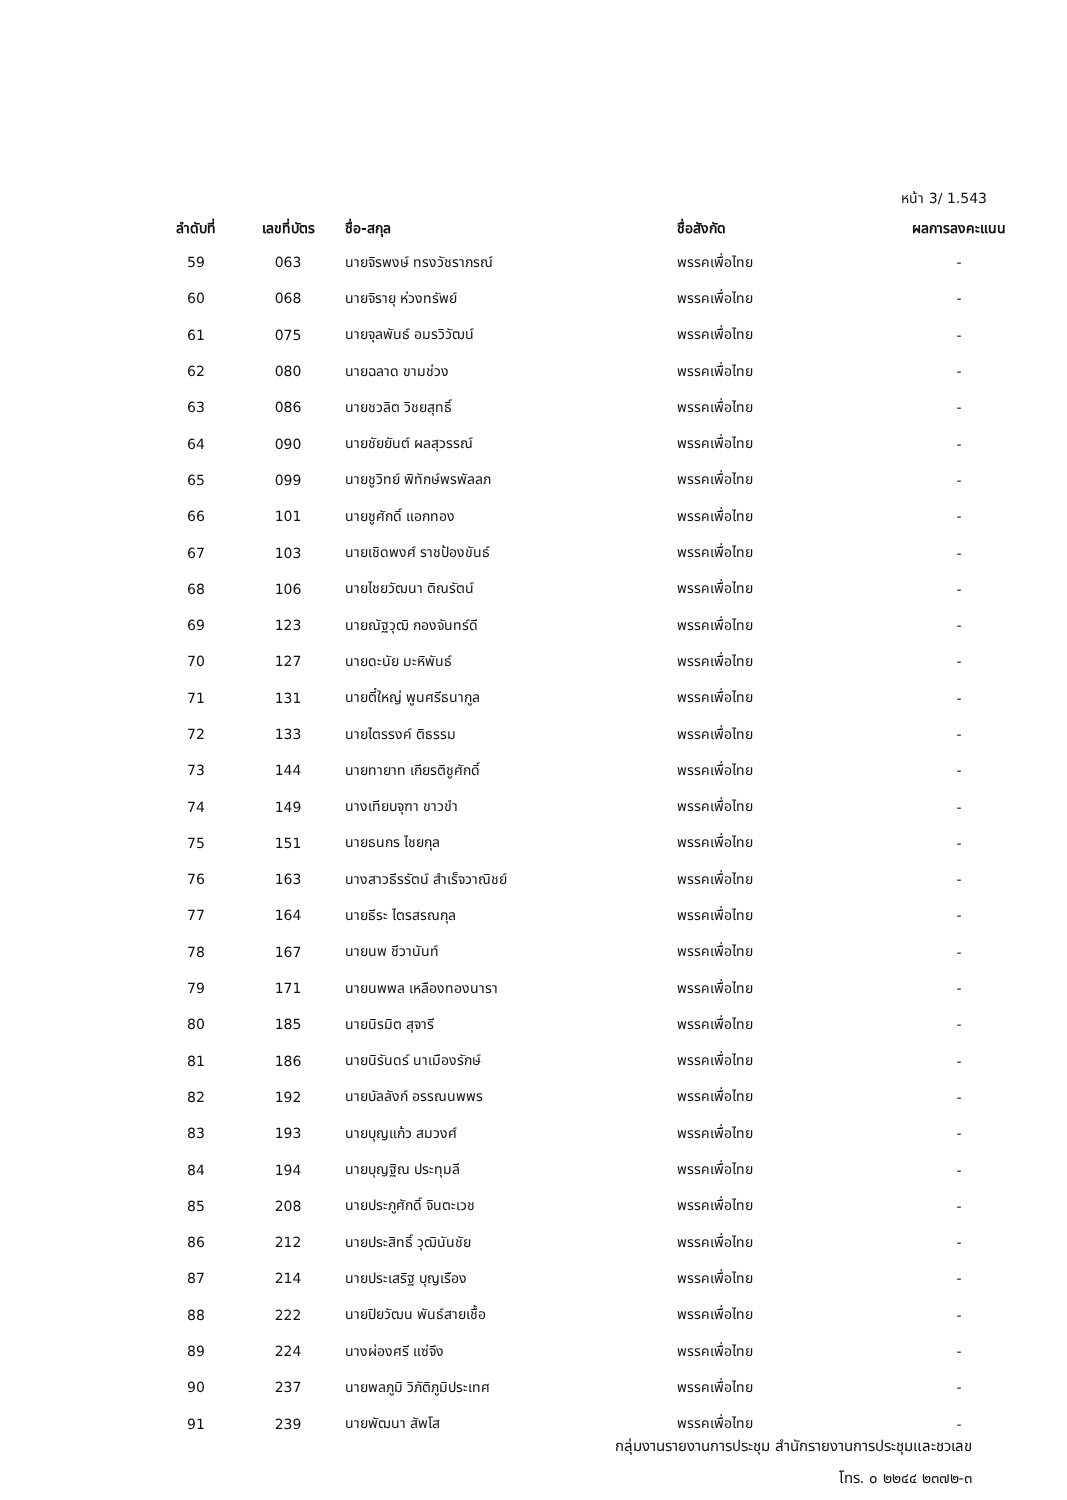หน้า 3/ 1.543
| ลำดับที่ | เลขที่บัตร | ชื่อ-สกุล | ชื่อสังกัด | ผลการลงคะแนน |
| --- | --- | --- | --- | --- |
| 59 | 063 | นายจิรพงษ์ ทรงวัชราภรณ์ | พรรคเพื่อไทย | - |
| 60 | 068 | นายจิรายุ ห่วงทรัพย์ | พรรคเพื่อไทย | - |
| 61 | 075 | นายจุลพันธ์ อมรวิวัฒน์ | พรรคเพื่อไทย | - |
| 62 | 080 | นายฉลาด ขามช่วง | พรรคเพื่อไทย | - |
| 63 | 086 | นายชวลิต วิชยสุทธิ์ | พรรคเพื่อไทย | - |
| 64 | 090 | นายชัยยันต์ ผลสุวรรณ์ | พรรคเพื่อไทย | - |
| 65 | 099 | นายชูวิทย์ พิทักษ์พรพัลลภ | พรรคเพื่อไทย | - |
| 66 | 101 | นายชูศักดิ์ แอกทอง | พรรคเพื่อไทย | - |
| 67 | 103 | นายเชิดพงศ์ ราชป้องขันธ์ | พรรคเพื่อไทย | - |
| 68 | 106 | นายไชยวัฒนา ติณรัตน์ | พรรคเพื่อไทย | - |
| 69 | 123 | นายณัฐวุฒิ กองจันทร์ดี | พรรคเพื่อไทย | - |
| 70 | 127 | นายดะนัย มะหิพันธ์ | พรรคเพื่อไทย | - |
| 71 | 131 | นายตี๋ใหญ่ พูนศรีธนากูล | พรรคเพื่อไทย | - |
| 72 | 133 | นายไตรรงค์ ติธรรม | พรรคเพื่อไทย | - |
| 73 | 144 | นายทายาท เกียรติชูศักดิ์ | พรรคเพื่อไทย | - |
| 74 | 149 | นางเทียบจุฑา ขาวขำ | พรรคเพื่อไทย | - |
| 75 | 151 | นายธนกร ไชยกุล | พรรคเพื่อไทย | - |
| 76 | 163 | นางสาวธีรรัตน์ สำเร็จวาณิชย์ | พรรคเพื่อไทย | - |
| 77 | 164 | นายธีระ ไตรสรณกุล | พรรคเพื่อไทย | - |
| 78 | 167 | นายนพ ชีวานันท์ | พรรคเพื่อไทย | - |
| 79 | 171 | นายนพพล เหลืองทองนารา | พรรคเพื่อไทย | - |
| 80 | 185 | นายนิรมิต สุจารี | พรรคเพื่อไทย | - |
| 81 | 186 | นายนิรันดร์ นาเมืองรักษ์ | พรรคเพื่อไทย | - |
| 82 | 192 | นายบัลลังก์ อรรณนพพร | พรรคเพื่อไทย | - |
| 83 | 193 | นายบุญแก้ว สมวงศ์ | พรรคเพื่อไทย | - |
| 84 | 194 | นายบุญฐิณ ประทุมลี | พรรคเพื่อไทย | - |
| 85 | 208 | นายประภูศักดิ์ จินตะเวช | พรรคเพื่อไทย | - |
| 86 | 212 | นายประสิทธิ์ วุฒินันชัย | พรรคเพื่อไทย | - |
| 87 | 214 | นายประเสริฐ บุญเรือง | พรรคเพื่อไทย | - |
| 88 | 222 | นายปิยวัฒน พันธ์สายเชื้อ | พรรคเพื่อไทย | - |
| 89 | 224 | นางผ่องศรี แซ่จึง | พรรคเพื่อไทย | - |
| 90 | 237 | นายพลภูมิ วิภัติภูมิประเทศ | พรรคเพื่อไทย | - |
| 91 | 239 | นายพัฒนา สัพโส | พรรคเพื่อไทย | - |
กลุ่มงานรายงานการประชุม สำนักรายงานการประชุมและชวเลข
โทร. ๐ ๒๒๔๔ ๒๓๗๒-๓